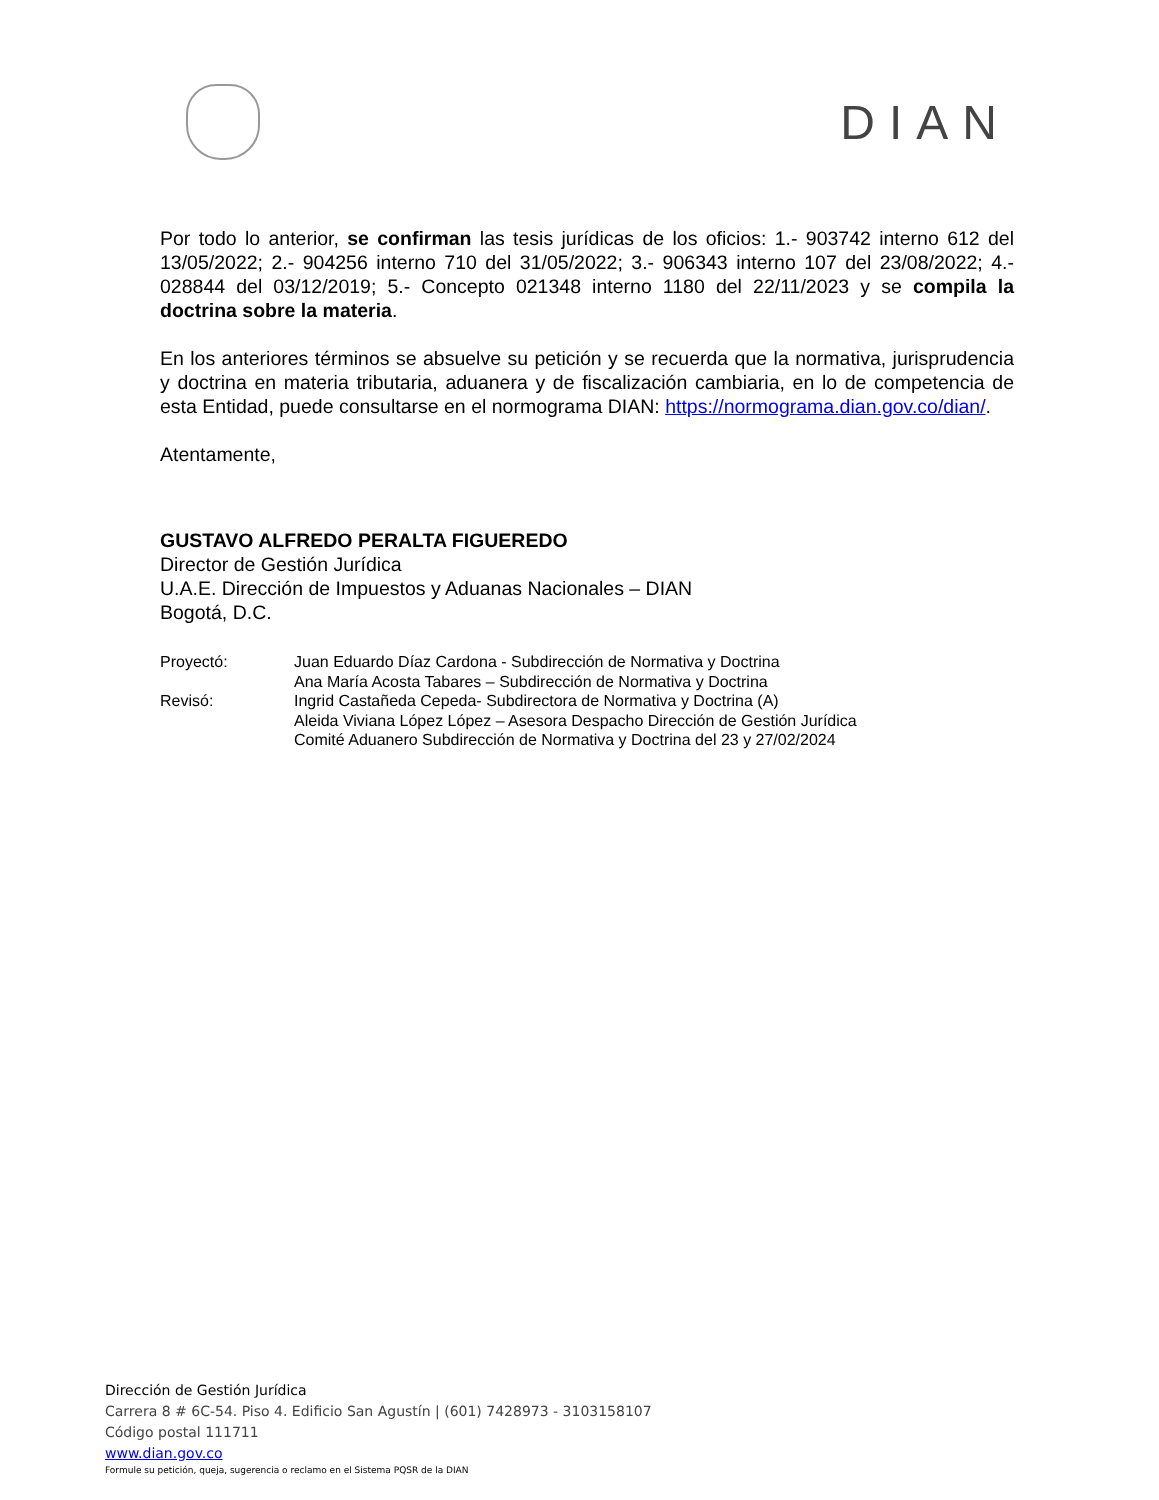DIAN
Por todo lo anterior, se confirman las tesis jurídicas de los oficios: 1.- 903742 interno 612 del 13/05/2022; 2.- 904256 interno 710 del 31/05/2022; 3.- 906343 interno 107 del 23/08/2022; 4.- 028844 del 03/12/2019; 5.- Concepto 021348 interno 1180 del 22/11/2023 y se compila la doctrina sobre la materia.
En los anteriores términos se absuelve su petición y se recuerda que la normativa, jurisprudencia y doctrina en materia tributaria, aduanera y de fiscalización cambiaria, en lo de competencia de esta Entidad, puede consultarse en el normograma DIAN: https://normograma.dian.gov.co/dian/.
Atentamente,
GUSTAVO ALFREDO PERALTA FIGUEREDO
Director de Gestión Jurídica
U.A.E. Dirección de Impuestos y Aduanas Nacionales – DIAN
Bogotá, D.C.
| Proyectó: | Juan Eduardo Díaz Cardona - Subdirección de Normativa y Doctrina Ana María Acosta Tabares – Subdirección de Normativa y Doctrina |
| Revisó: | Ingrid Castañeda Cepeda- Subdirectora de Normativa y Doctrina (A) Aleida Viviana López López – Asesora Despacho Dirección de Gestión Jurídica Comité Aduanero Subdirección de Normativa y Doctrina del 23 y 27/02/2024 |
Dirección de Gestión Jurídica
Carrera 8 # 6C-54. Piso 4. Edificio San Agustín | (601) 7428973 - 3103158107
Código postal 111711
www.dian.gov.co
Formule su petición, queja, sugerencia o reclamo en el Sistema PQSR de la DIAN